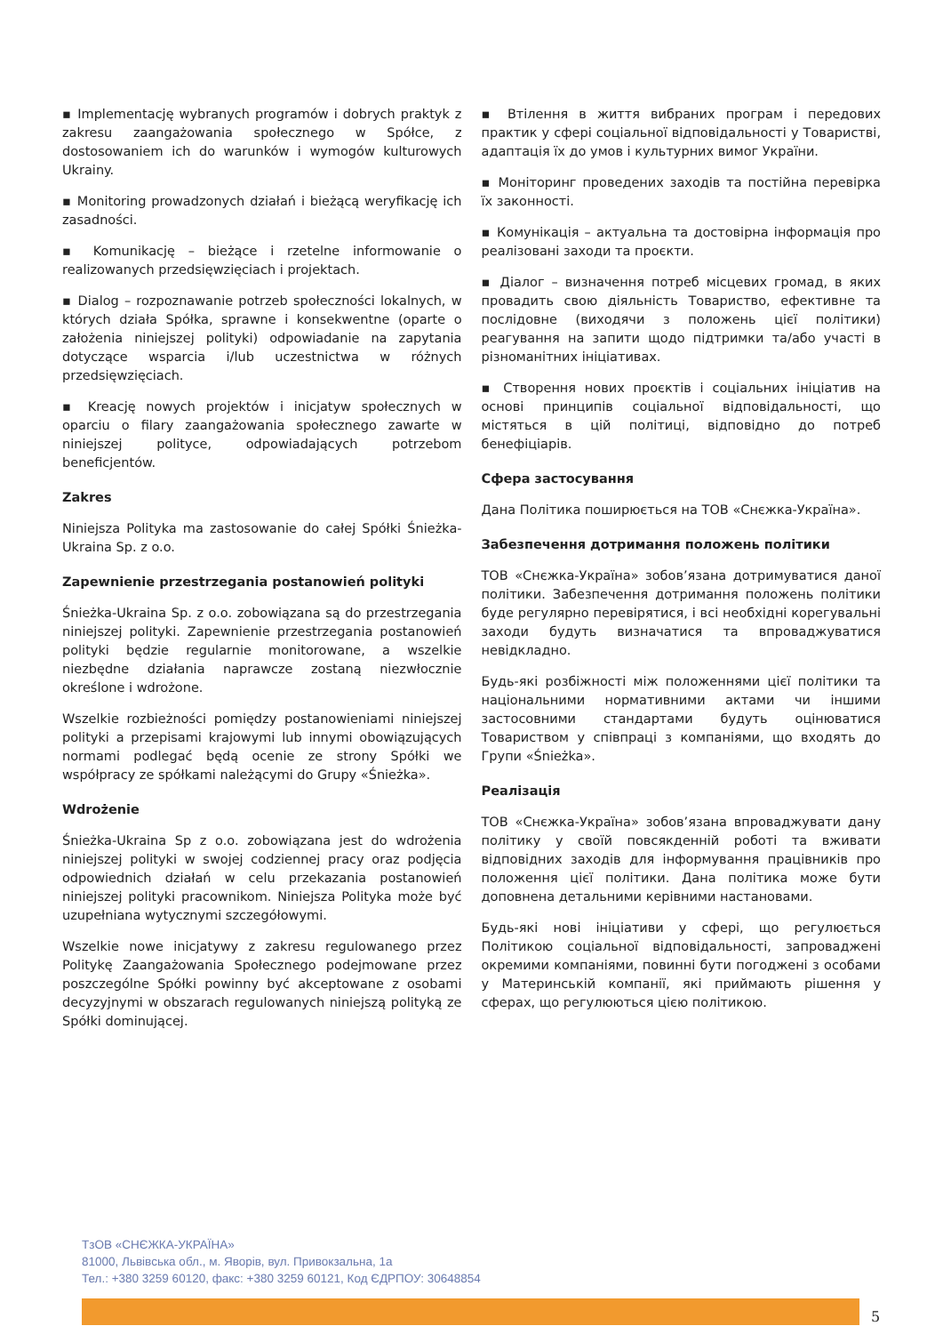▪ Implementację wybranych programów i dobrych praktyk z zakresu zaangażowania społecznego w Spółce, z dostosowaniem ich do warunków i wymogów kulturowych Ukrainy.
▪ Monitoring prowadzonych działań i bieżącą weryfikację ich zasadności.
▪ Komunikację – bieżące i rzetelne informowanie o realizowanych przedsięwzięciach i projektach.
▪ Dialog – rozpoznawanie potrzeb społeczności lokalnych, w których działa Spółka, sprawne i konsekwentne (oparte o założenia niniejszej polityki) odpowiadanie na zapytania dotyczące wsparcia i/lub uczestnictwa w różnych przedsięwzięciach.
▪ Kreację nowych projektów i inicjatyw społecznych w oparciu o filary zaangażowania społecznego zawarte w niniejszej polityce, odpowiadających potrzebom beneficjentów.
Zakres
Niniejsza Polityka ma zastosowanie do całej Spółki Śnieżka-Ukraina Sp. z o.o.
Zapewnienie przestrzegania postanowień polityki
Śnieżka-Ukraina Sp. z o.o. zobowiązana są do przestrzegania niniejszej polityki. Zapewnienie przestrzegania postanowień polityki będzie regularnie monitorowane, a wszelkie niezbędne działania naprawcze zostaną niezwłocznie określone i wdrożone.
Wszelkie rozbieżności pomiędzy postanowieniami niniejszej polityki a przepisami krajowymi lub innymi obowiązujących normami podlegać będą ocenie ze strony Spółki we współpracy ze spółkami należącymi do Grupy «Śnieżka».
Wdrożenie
Śnieżka-Ukraina Sp z o.o. zobowiązana jest do wdrożenia niniejszej polityki w swojej codziennej pracy oraz podjęcia odpowiednich działań w celu przekazania postanowień niniejszej polityki pracownikom. Niniejsza Polityka może być uzupełniana wytycznymi szczegółowymi.
Wszelkie nowe inicjatywy z zakresu regulowanego przez Politykę Zaangażowania Społecznego podejmowane przez poszczególne Spółki powinny być akceptowane z osobami decyzyjnymi w obszarach regulowanych niniejszą polityką ze Spółki dominującej.
▪ Втілення в життя вибраних програм і передових практик у сфері соціальної відповідальності у Товаристві, адаптація їх до умов і культурних вимог України.
▪ Моніторинг проведених заходів та постійна перевірка їх законності.
▪ Комунікація – актуальна та достовірна інформація про реалізовані заходи та проєкти.
▪ Діалог – визначення потреб місцевих громад, в яких провадить свою діяльність Товариство, ефективне та послідовне (виходячи з положень цієї політики) реагування на запити щодо підтримки та/або участі в різноманітних ініціативах.
▪ Створення нових проєктів і соціальних ініціатив на основі принципів соціальної відповідальності, що містяться в цій політиці, відповідно до потреб бенефіціарів.
Сфера застосування
Дана Політика поширюється на ТОВ «Снєжка-Україна».
Забезпечення дотримання положень політики
ТОВ «Снєжка-Україна» зобов’язана дотримуватися даної політики. Забезпечення дотримання положень політики буде регулярно перевірятися, і всі необхідні корегувальні заходи будуть визначатися та впроваджуватися невідкладно.
Будь-які розбіжності між положеннями цієї політики та національними нормативними актами чи іншими застосовними стандартами будуть оцінюватися Товариством у співпраці з компаніями, що входять до Групи «Śnieżka».
Реалізація
ТОВ «Снєжка-Україна» зобов’язана впроваджувати дану політику у своїй повсякденній роботі та вживати відповідних заходів для інформування працівників про положення цієї політики. Дана політика може бути доповнена детальними керівними настановами.
Будь-які нові ініціативи у сфері, що регулюється Політикою соціальної відповідальності, запроваджені окремими компаніями, повинні бути погоджені з особами у Материнській компанії, які приймають рішення у сферах, що регулюються цією політикою.
ТзОВ «СНЄЖКА-УКРАЇНА»
81000, Львівська обл., м. Яворів, вул. Привокзальна, 1а
Тел.: +380 3259 60120, факс: +380 3259 60121, Код ЄДРПОУ: 30648854
5